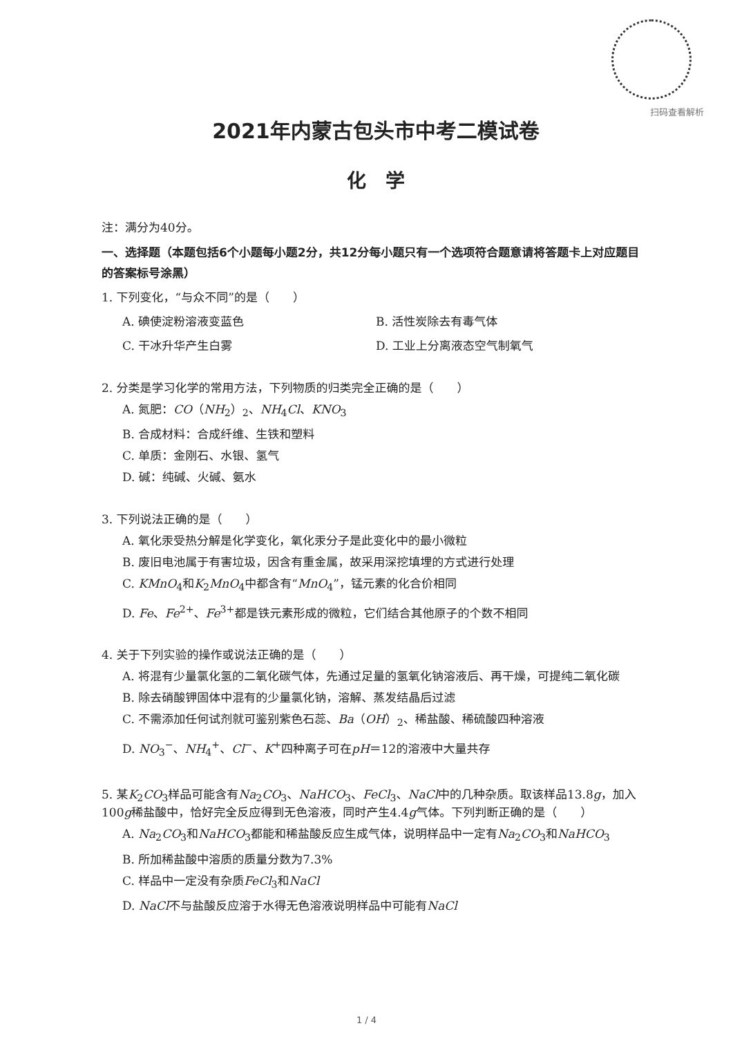扫码查看解析
2021年内蒙古包头市中考二模试卷
化　学
注：满分为40分。
一、选择题（本题包括6个小题每小题2分，共12分每小题只有一个选项符合题意请将答题卡上对应题目的答案标号涂黑）
1. 下列变化，“与众不同”的是（　　）
A. 碘使淀粉溶液变蓝色 B. 活性炭除去有毒气体
C. 干冰升华产生白雾 D. 工业上分离液态空气制氧气
2. 分类是学习化学的常用方法，下列物质的归类完全正确的是（　　）
A. 氮肥：CO（NH<sub>2</sub>）<sub>2</sub>、NH<sub>4</sub>Cl、KNO<sub>3</sub>
B. 合成材料：合成纤维、生铁和塑料
C. 单质：金刚石、水银、氢气
D. 碱：纯碱、火碱、氨水
3. 下列说法正确的是（　　）
A. 氧化汞受热分解是化学变化，氧化汞分子是此变化中的最小微粒
B. 废旧电池属于有害垃圾，因含有重金属，故采用深挖填埋的方式进行处理
C. KMnO<sub>4</sub>和K<sub>2</sub>MnO<sub>4</sub>中都含有“MnO<sub>4</sub>”，锰元素的化合价相同
D. Fe、Fe<sup>2+</sup>、Fe<sup>3+</sup>都是铁元素形成的微粒，它们结合其他原子的个数不相同
4. 关于下列实验的操作或说法正确的是（　　）
A. 将混有少量氯化氢的二氧化碳气体，先通过足量的氢氧化钠溶液后、再干燥，可提纯二氧化碳
B. 除去硝酸钾固体中混有的少量氯化钠，溶解、蒸发结晶后过滤
C. 不需添加任何试剂就可鉴别紫色石蕊、Ba（OH）<sub>2</sub>、稀盐酸、稀硫酸四种溶液
D. NO<sub>3</sub><sup>−</sup>、NH<sub>4</sub><sup>+</sup>、Cl<sup>−</sup>、K<sup>+</sup>四种离子可在pH＝12的溶液中大量共存
5. 某K<sub>2</sub>CO<sub>3</sub>样品可能含有Na<sub>2</sub>CO<sub>3</sub>、NaHCO<sub>3</sub>、FeCl<sub>3</sub>、NaCl中的几种杂质。取该样品13.8g，加入100g稀盐酸中，恰好完全反应得到无色溶液，同时产生4.4g气体。下列判断正确的是（　　）
A. Na<sub>2</sub>CO<sub>3</sub>和NaHCO<sub>3</sub>都能和稀盐酸反应生成气体，说明样品中一定有Na<sub>2</sub>CO<sub>3</sub>和NaHCO<sub>3</sub>
B. 所加稀盐酸中溶质的质量分数为7.3%
C. 样品中一定没有杂质FeCl<sub>3</sub>和NaCl
D. NaCl不与盐酸反应溶于水得无色溶液说明样品中可能有NaCl
1 / 4